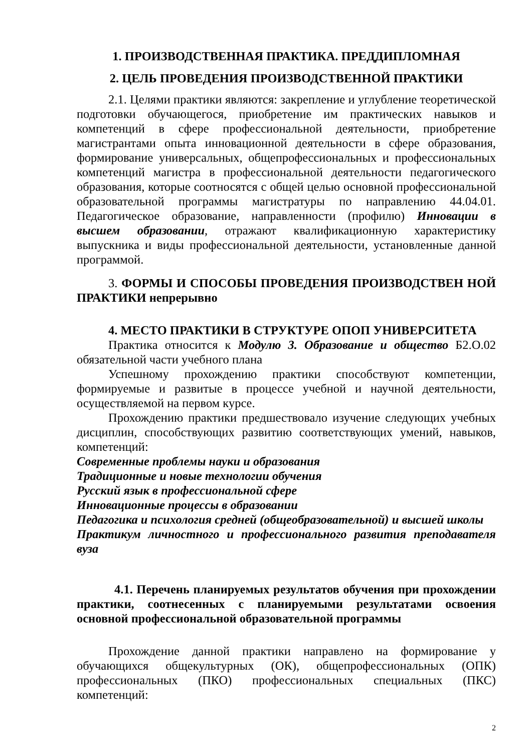1. ПРОИЗВОДСТВЕННАЯ ПРАКТИКА. ПРЕДДИПЛОМНАЯ
2. ЦЕЛЬ ПРОВЕДЕНИЯ ПРОИЗВОДСТВЕННОЙ ПРАКТИКИ
2.1. Целями практики являются: закрепление и углубление теоретической подготовки обучающегося, приобретение им практических навыков и компетенций в сфере профессиональной деятельности, приобретение магистрантами опыта инновационной деятельности в сфере образования, формирование универсальных, общепрофессиональных и профессиональных компетенций магистра в профессиональной деятельности педагогического образования, которые соотносятся с общей целью основной профессиональной образовательной программы магистратуры по направлению 44.04.01. Педагогическое образование, направленности (профилю) Инновации в высшем образовании, отражают квалификационную характеристику выпускника и виды профессиональной деятельности, установленные данной программой.
3. ФОРМЫ И СПОСОБЫ ПРОВЕДЕНИЯ ПРОИЗВОДСТВЕН НОЙ ПРАКТИКИ непрерывно
4. МЕСТО ПРАКТИКИ В СТРУКТУРЕ ОПОП УНИВЕРСИТЕТА
Практика относится к Модулю 3. Образование и общество Б2.О.02 обязательной части учебного плана
Успешному прохождению практики способствуют компетенции, формируемые и развитые в процессе учебной и научной деятельности, осуществляемой на первом курсе.
Прохождению практики предшествовало изучение следующих учебных дисциплин, способствующих развитию соответствующих умений, навыков, компетенций:
Современные проблемы науки и образования
Традиционные и новые технологии обучения
Русский язык в профессиональной сфере
Инновационные процессы в образовании
Педагогика и психология средней (общеобразовательной) и высшей школы
Практикум личностного и профессионального развития преподавателя вуза
4.1. Перечень планируемых результатов обучения при прохождении практики, соотнесенных с планируемыми результатами освоения основной профессиональной образовательной программы
Прохождение данной практики направлено на формирование у обучающихся общекультурных (ОК), общепрофессиональных (ОПК) профессиональных (ПКО) профессиональных специальных (ПКС) компетенций:
2